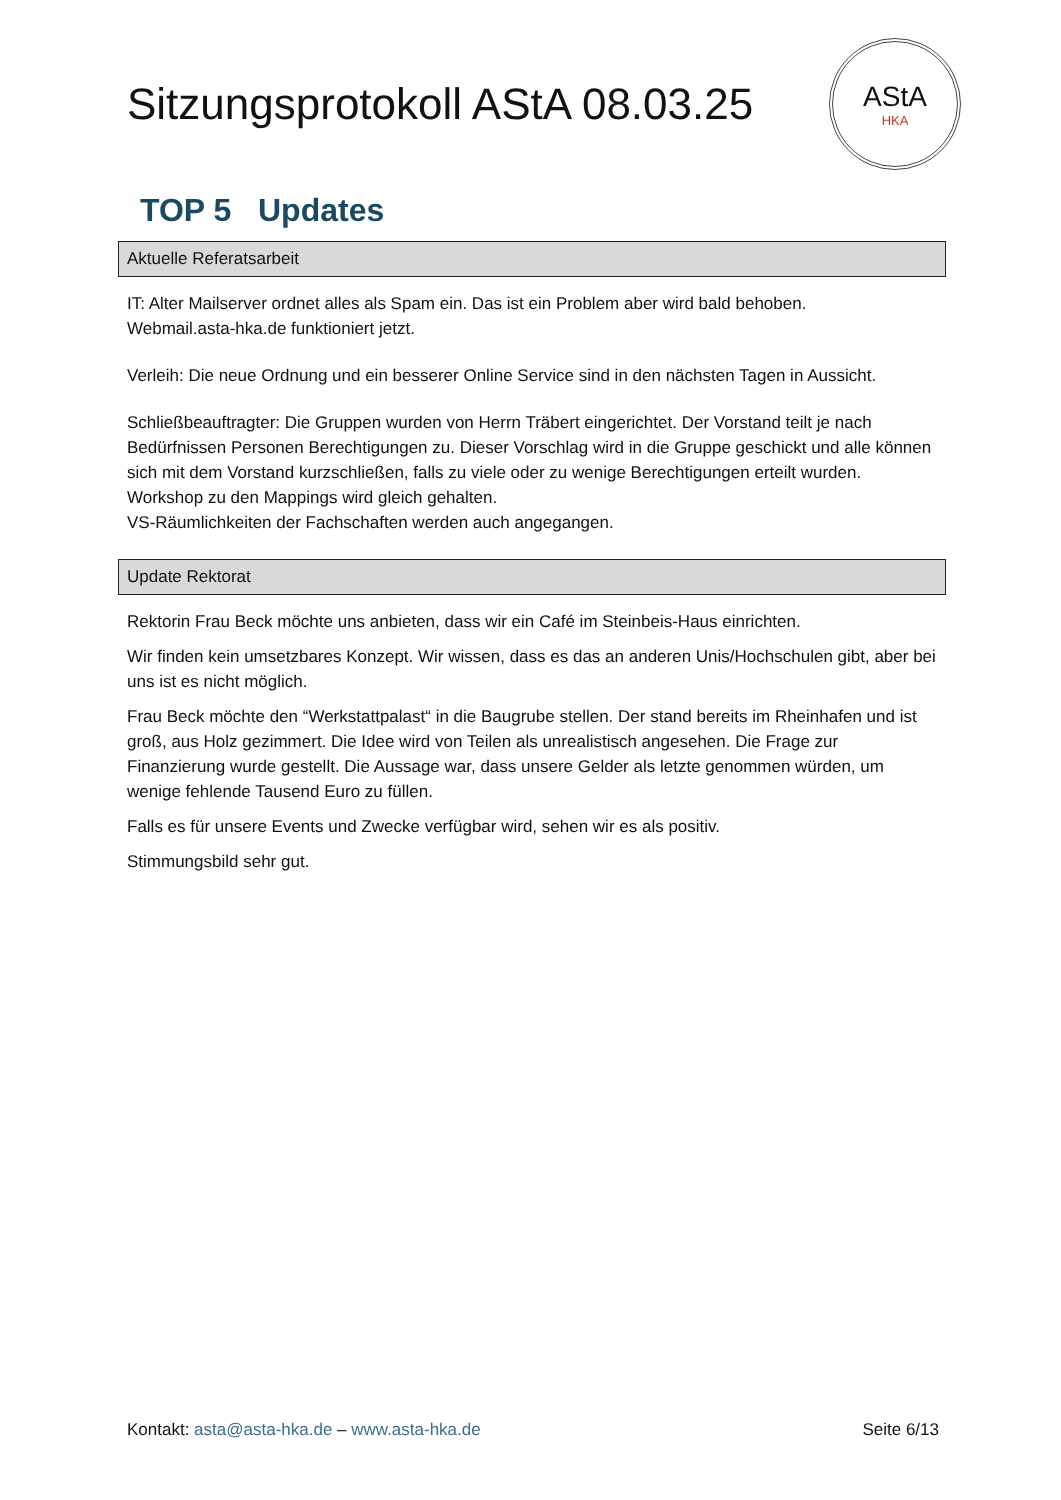Sitzungsprotokoll AStA 08.03.25
AStA
HKA
TOP 5 Updates
Aktuelle Referatsarbeit
IT: Alter Mailserver ordnet alles als Spam ein. Das ist ein Problem aber wird bald behoben.
Webmail.asta-hka.de funktioniert jetzt.
Verleih: Die neue Ordnung und ein besserer Online Service sind in den nächsten Tagen in Aussicht.
Schließbeauftragter: Die Gruppen wurden von Herrn Träbert eingerichtet. Der Vorstand teilt je nach Bedürfnissen Personen Berechtigungen zu. Dieser Vorschlag wird in die Gruppe geschickt und alle können sich mit dem Vorstand kurzschließen, falls zu viele oder zu wenige Berechtigungen erteilt wurden.
Workshop zu den Mappings wird gleich gehalten.
VS-Räumlichkeiten der Fachschaften werden auch angegangen.
Update Rektorat
Rektorin Frau Beck möchte uns anbieten, dass wir ein Café im Steinbeis-Haus einrichten.
Wir finden kein umsetzbares Konzept. Wir wissen, dass es das an anderen Unis/Hochschulen gibt, aber bei uns ist es nicht möglich.
Frau Beck möchte den “Werkstattpalast“ in die Baugrube stellen. Der stand bereits im Rheinhafen und ist groß, aus Holz gezimmert. Die Idee wird von Teilen als unrealistisch angesehen. Die Frage zur Finanzierung wurde gestellt. Die Aussage war, dass unsere Gelder als letzte genommen würden, um wenige fehlende Tausend Euro zu füllen.
Falls es für unsere Events und Zwecke verfügbar wird, sehen wir es als positiv.
Stimmungsbild sehr gut.
Kontakt: asta@asta-hka.de – www.asta-hka.de
Seite 6/13